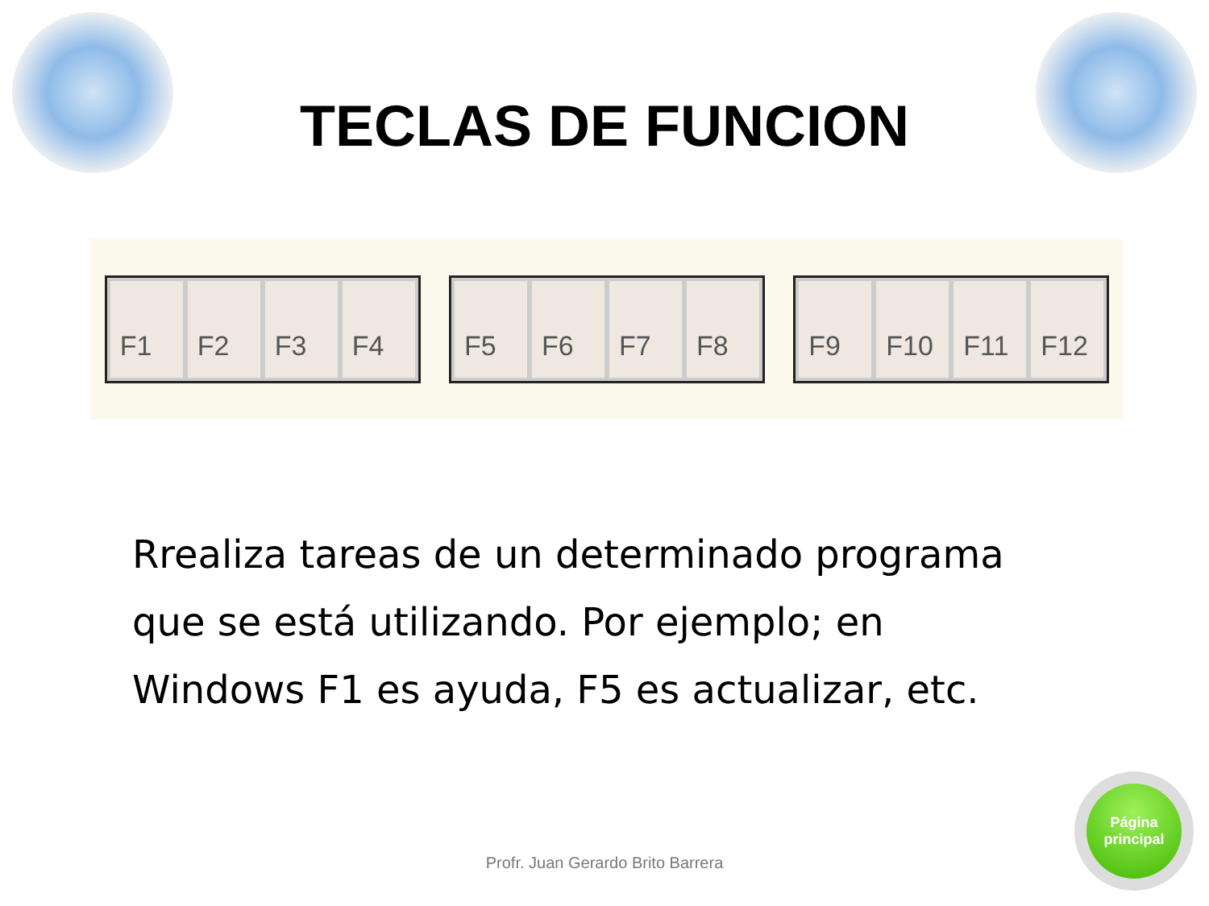TECLAS DE FUNCION
F1 F2 F3 F4
F5 F6 F7 F8
F9 F10 F11 F12
Rrealiza tareas de un determinado programa que se está utilizando. Por ejemplo; en Windows F1 es ayuda, F5 es actualizar, etc.
Profr. Juan Gerardo Brito Barrera
Página
principal